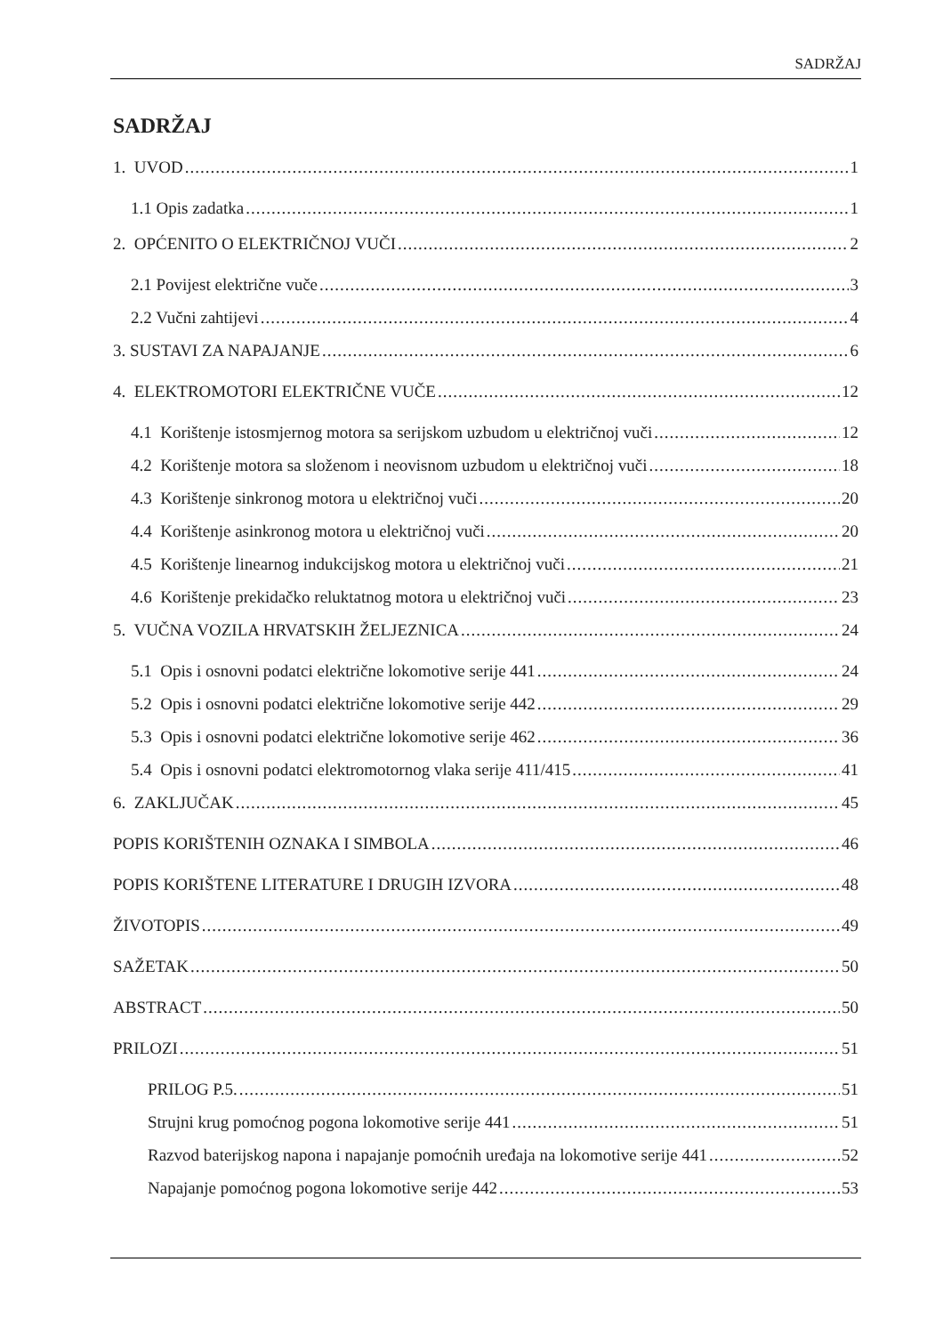SADRŽAJ
SADRŽAJ
1. UVOD 1
1.1 Opis zadatka 1
2. OPĆENITO O ELEKTRIČNOJ VUČI 2
2.1 Povijest električne vuče 3
2.2 Vučni zahtijevi 4
3. SUSTAVI ZA NAPAJANJE 6
4. ELEKTROMOTORI ELEKTRIČNE VUČE 12
4.1 Korištenje istosmjernog motora sa serijskom uzbudom u električnoj vuči 12
4.2 Korištenje motora sa složenom i neovisnom uzbudom u električnoj vuči 18
4.3 Korištenje sinkronog motora u električnoj vuči 20
4.4 Korištenje asinkronog motora u električnoj vuči 20
4.5 Korištenje linearnog indukcijskog motora u električnoj vuči 21
4.6 Korištenje prekidačko reluktatnog motora u električnoj vuči 23
5. VUČNA VOZILA HRVATSKIH ŽELJEZNICA 24
5.1 Opis i osnovni podatci električne lokomotive serije 441 24
5.2 Opis i osnovni podatci električne lokomotive serije 442 29
5.3 Opis i osnovni podatci električne lokomotive serije 462 36
5.4 Opis i osnovni podatci elektromotornog vlaka serije 411/415 41
6. ZAKLJUČAK 45
POPIS KORIŠTENIH OZNAKA I SIMBOLA 46
POPIS KORIŠTENE LITERATURE I DRUGIH IZVORA 48
ŽIVOTOPIS 49
SAŽETAK 50
ABSTRACT 50
PRILOZI 51
PRILOG P.5. 51
Strujni krug pomoćnog pogona lokomotive serije 441 51
Razvod baterijskog napona i napajanje pomoćnih uređaja na lokomotive serije 441 52
Napajanje pomoćnog pogona lokomotive serije 442 53